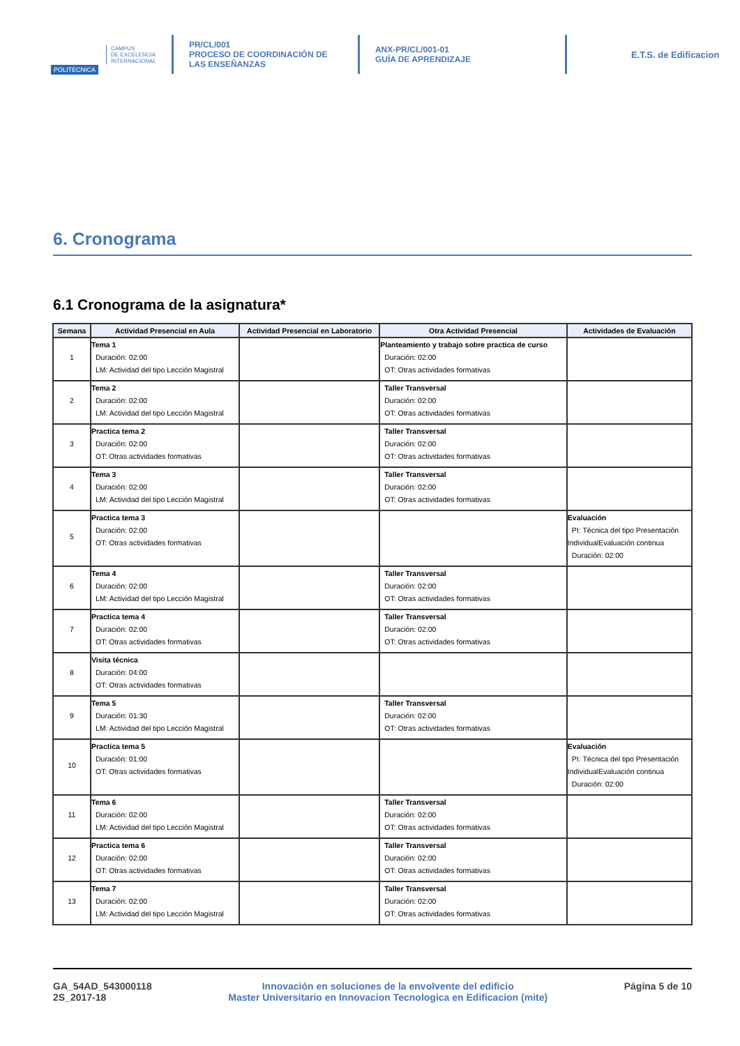POLITÉCNICA
CAMPUS
DE EXCELENCIA
INTERNACIONAL
PR/CL/001
PROCESO DE COORDINACIÓN DE
LAS ENSEÑANZAS
ANX-PR/CL/001-01
GUÍA DE APRENDIZAJE
E.T.S. de Edificacion
6. Cronograma
6.1 Cronograma de la asignatura*
| Semana | Actividad Presencial en Aula | Actividad Presencial en Laboratorio | Otra Actividad Presencial | Actividades de Evaluación |
| --- | --- | --- | --- | --- |
| 1 | Tema 1 Duración: 02:00 LM: Actividad del tipo Lección Magistral | | Planteamiento y trabajo sobre practica de curso Duración: 02:00 OT: Otras actividades formativas | |
| 2 | Tema 2 Duración: 02:00 LM: Actividad del tipo Lección Magistral | | Taller Transversal Duración: 02:00 OT: Otras actividades formativas | |
| 3 | Practica tema 2 Duración: 02:00 OT: Otras actividades formativas | | Taller Transversal Duración: 02:00 OT: Otras actividades formativas | |
| 4 | Tema 3 Duración: 02:00 LM: Actividad del tipo Lección Magistral | | Taller Transversal Duración: 02:00 OT: Otras actividades formativas | |
| 5 | Practica tema 3 Duración: 02:00 OT: Otras actividades formativas | | | Evaluación PI: Técnica del tipo Presentación IndividualEvaluación continua Duración: 02:00 |
| 6 | Tema 4 Duración: 02:00 LM: Actividad del tipo Lección Magistral | | Taller Transversal Duración: 02:00 OT: Otras actividades formativas | |
| 7 | Practica tema 4 Duración: 02:00 OT: Otras actividades formativas | | Taller Transversal Duración: 02:00 OT: Otras actividades formativas | |
| 8 | Visita técnica Duración: 04:00 OT: Otras actividades formativas | | | |
| 9 | Tema 5 Duración: 01:30 LM: Actividad del tipo Lección Magistral | | Taller Transversal Duración: 02:00 OT: Otras actividades formativas | |
| 10 | Practica tema 5 Duración: 01:00 OT: Otras actividades formativas | | | Evaluación PI: Técnica del tipo Presentación IndividualEvaluación continua Duración: 02:00 |
| 11 | Tema 6 Duración: 02:00 LM: Actividad del tipo Lección Magistral | | Taller Transversal Duración: 02:00 OT: Otras actividades formativas | |
| 12 | Practica tema 6 Duración: 02:00 OT: Otras actividades formativas | | Taller Transversal Duración: 02:00 OT: Otras actividades formativas | |
| 13 | Tema 7 Duración: 02:00 LM: Actividad del tipo Lección Magistral | | Taller Transversal Duración: 02:00 OT: Otras actividades formativas | |
GA_54AD_543000118
2S_2017-18
Innovación en soluciones de la envolvente del edificio
Master Universitario en Innovacion Tecnologica en Edificacion (mite)
Página 5 de 10